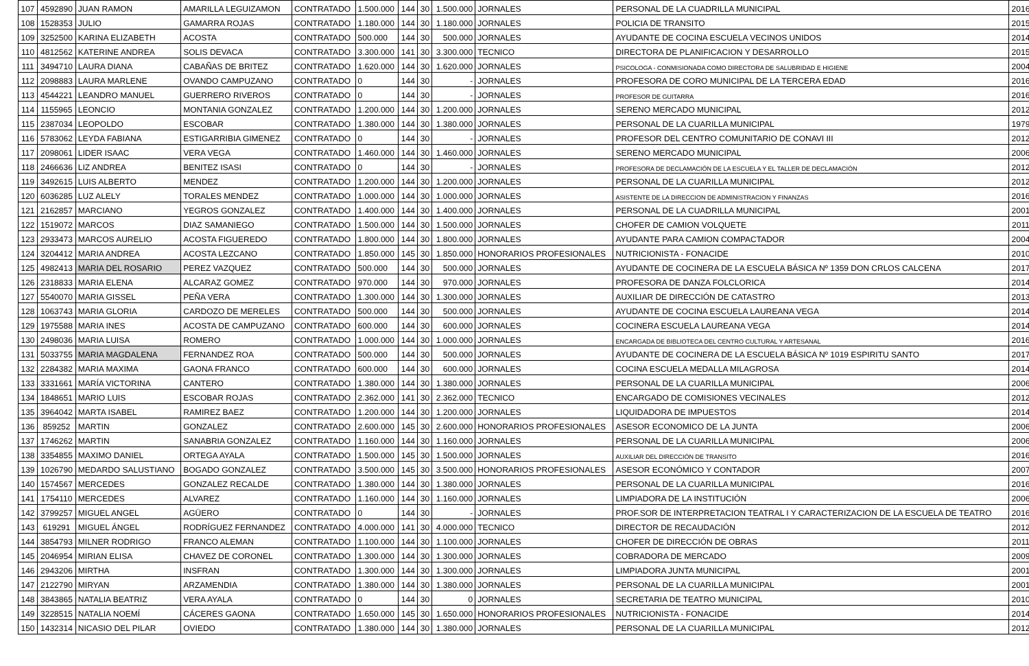| 107 | 4592890 | JUAN RAMON | AMARILLA LEGUIZAMON | CONTRATADO | 1.500.000 | 144 | 30 | 1.500.000 | JORNALES | PERSONAL DE LA CUADRILLA MUNICIPAL | 2016 |
| 108 | 1528353 | JULIO | GAMARRA ROJAS | CONTRATADO | 1.180.000 | 144 | 30 | 1.180.000 | JORNALES | POLICIA DE TRANSITO | 2015 |
| 109 | 3252500 | KARINA ELIZABETH | ACOSTA | CONTRATADO | 500.000 | 144 | 30 | 500.000 | JORNALES | AYUDANTE DE COCINA ESCUELA VECINOS UNIDOS | 2014 |
| 110 | 4812562 | KATERINE ANDREA | SOLIS DEVACA | CONTRATADO | 3.300.000 | 141 | 30 | 3.300.000 | TECNICO | DIRECTORA DE PLANIFICACION Y DESARROLLO | 2015 |
| 111 | 3494710 | LAURA DIANA | CABAÑAS DE BRITEZ | CONTRATADO | 1.620.000 | 144 | 30 | 1.620.000 | JORNALES | PSICOLOGA - CONMISIONADA COMO DIRECTORA DE SALUBRIDAD E HIGIENE | 2004 |
| 112 | 2098883 | LAURA MARLENE | OVANDO CAMPUZANO | CONTRATADO | 0 | 144 | 30 | - | JORNALES | PROFESORA DE CORO MUNICIPAL DE LA TERCERA EDAD | 2016 |
| 113 | 4544221 | LEANDRO MANUEL | GUERRERO RIVEROS | CONTRATADO | 0 | 144 | 30 | - | JORNALES | PROFESOR DE GUITARRA | 2016 |
| 114 | 1155965 | LEONCIO | MONTANIA GONZALEZ | CONTRATADO | 1.200.000 | 144 | 30 | 1.200.000 | JORNALES | SERENO MERCADO MUNICIPAL | 2012 |
| 115 | 2387034 | LEOPOLDO | ESCOBAR | CONTRATADO | 1.380.000 | 144 | 30 | 1.380.000 | JORNALES | PERSONAL DE LA CUARILLA MUNICIPAL | 1979 |
| 116 | 5783062 | LEYDA FABIANA | ESTIGARRIBIA GIMENEZ | CONTRATADO | 0 | 144 | 30 | - | JORNALES | PROFESOR DEL CENTRO COMUNITARIO DE CONAVI III | 2012 |
| 117 | 2098061 | LIDER ISAAC | VERA VEGA | CONTRATADO | 1.460.000 | 144 | 30 | 1.460.000 | JORNALES | SERENO MERCADO MUNICIPAL | 2006 |
| 118 | 2466636 | LIZ ANDREA | BENITEZ ISASI | CONTRATADO | 0 | 144 | 30 | - | JORNALES | PROFESORA DE DECLAMACIÓN DE LA ESCUELA Y EL TALLER DE DECLAMACIÓN | 2012 |
| 119 | 3492615 | LUIS ALBERTO | MENDEZ | CONTRATADO | 1.200.000 | 144 | 30 | 1.200.000 | JORNALES | PERSONAL DE LA CUARILLA MUNICIPAL | 2012 |
| 120 | 6036285 | LUZ ALELY | TORALES MENDEZ | CONTRATADO | 1.000.000 | 144 | 30 | 1.000.000 | JORNALES | ASISTENTE DE LA DIRECCION DE ADMINISTRACION Y FINANZAS | 2016 |
| 121 | 2162857 | MARCIANO | YEGROS GONZALEZ | CONTRATADO | 1.400.000 | 144 | 30 | 1.400.000 | JORNALES | PERSONAL DE LA CUADRILLA MUNICIPAL | 2001 |
| 122 | 1519072 | MARCOS | DIAZ SAMANIEGO | CONTRATADO | 1.500.000 | 144 | 30 | 1.500.000 | JORNALES | CHOFER DE CAMION VOLQUETE | 2011 |
| 123 | 2933473 | MARCOS AURELIO | ACOSTA FIGUEREDO | CONTRATADO | 1.800.000 | 144 | 30 | 1.800.000 | JORNALES | AYUDANTE PARA CAMION COMPACTADOR | 2004 |
| 124 | 3204412 | MARIA ANDREA | ACOSTA LEZCANO | CONTRATADO | 1.850.000 | 145 | 30 | 1.850.000 | HONORARIOS PROFESIONALES | NUTRICIONISTA - FONACIDE | 2010 |
| 125 | 4982413 | MARIA DEL ROSARIO | PEREZ VAZQUEZ | CONTRATADO | 500.000 | 144 | 30 | 500.000 | JORNALES | AYUDANTE DE COCINERA DE LA ESCUELA BÁSICA Nº 1359 DON CRLOS CALCENA | 2017 |
| 126 | 2318833 | MARIA ELENA | ALCARAZ GOMEZ | CONTRATADO | 970.000 | 144 | 30 | 970.000 | JORNALES | PROFESORA DE DANZA FOLCLORICA | 2014 |
| 127 | 5540070 | MARIA GISSEL | PEÑA VERA | CONTRATADO | 1.300.000 | 144 | 30 | 1.300.000 | JORNALES | AUXILIAR DE DIRECCIÓN DE CATASTRO | 2013 |
| 128 | 1063743 | MARIA GLORIA | CARDOZO DE MERELES | CONTRATADO | 500.000 | 144 | 30 | 500.000 | JORNALES | AYUDANTE DE COCINA ESCUELA LAUREANA VEGA | 2014 |
| 129 | 1975588 | MARIA INES | ACOSTA DE CAMPUZANO | CONTRATADO | 600.000 | 144 | 30 | 600.000 | JORNALES | COCINERA ESCUELA LAUREANA VEGA | 2014 |
| 130 | 2498036 | MARIA LUISA | ROMERO | CONTRATADO | 1.000.000 | 144 | 30 | 1.000.000 | JORNALES | ENCARGADA DE BIBLIOTECA DEL CENTRO CULTURAL Y ARTESANAL | 2016 |
| 131 | 5033755 | MARIA MAGDALENA | FERNANDEZ ROA | CONTRATADO | 500.000 | 144 | 30 | 500.000 | JORNALES | AYUDANTE DE COCINERA DE LA ESCUELA BÁSICA Nº 1019 ESPIRITU SANTO | 2017 |
| 132 | 2284382 | MARIA MAXIMA | GAONA FRANCO | CONTRATADO | 600.000 | 144 | 30 | 600.000 | JORNALES | COCINA ESCUELA MEDALLA MILAGROSA | 2014 |
| 133 | 3331661 | MARÍA VICTORINA | CANTERO | CONTRATADO | 1.380.000 | 144 | 30 | 1.380.000 | JORNALES | PERSONAL DE LA CUARILLA MUNICIPAL | 2006 |
| 134 | 1848651 | MARIO LUIS | ESCOBAR ROJAS | CONTRATADO | 2.362.000 | 141 | 30 | 2.362.000 | TECNICO | ENCARGADO DE COMISIONES VECINALES | 2012 |
| 135 | 3964042 | MARTA ISABEL | RAMIREZ BAEZ | CONTRATADO | 1.200.000 | 144 | 30 | 1.200.000 | JORNALES | LIQUIDADORA DE IMPUESTOS | 2014 |
| 136 | 859252 | MARTIN | GONZALEZ | CONTRATADO | 2.600.000 | 145 | 30 | 2.600.000 | HONORARIOS PROFESIONALES | ASESOR ECONOMICO DE LA JUNTA | 2006 |
| 137 | 1746262 | MARTIN | SANABRIA GONZALEZ | CONTRATADO | 1.160.000 | 144 | 30 | 1.160.000 | JORNALES | PERSONAL DE LA CUARILLA MUNICIPAL | 2006 |
| 138 | 3354855 | MAXIMO DANIEL | ORTEGA AYALA | CONTRATADO | 1.500.000 | 145 | 30 | 1.500.000 | JORNALES | AUXILIAR DEL DIRECCIÓN DE TRANSITO | 2016 |
| 139 | 1026790 | MEDARDO SALUSTIANO | BOGADO GONZALEZ | CONTRATADO | 3.500.000 | 145 | 30 | 3.500.000 | HONORARIOS PROFESIONALES | ASESOR ECONÓMICO Y CONTADOR | 2007 |
| 140 | 1574567 | MERCEDES | GONZALEZ RECALDE | CONTRATADO | 1.380.000 | 144 | 30 | 1.380.000 | JORNALES | PERSONAL DE LA CUARILLA MUNICIPAL | 2016 |
| 141 | 1754110 | MERCEDES | ALVAREZ | CONTRATADO | 1.160.000 | 144 | 30 | 1.160.000 | JORNALES | LIMPIADORA DE LA INSTITUCIÓN | 2006 |
| 142 | 3799257 | MIGUEL ANGEL | AGÜERO | CONTRATADO | 0 | 144 | 30 | - | JORNALES | PROF.SOR DE INTERPRETACION TEATRAL I Y CARACTERIZACION DE LA ESCUELA DE TEATRO | 2016 |
| 143 | 619291 | MIGUEL ÁNGEL | RODRÍGUEZ FERNANDEZ | CONTRATADO | 4.000.000 | 141 | 30 | 4.000.000 | TECNICO | DIRECTOR DE RECAUDACIÓN | 2012 |
| 144 | 3854793 | MILNER RODRIGO | FRANCO ALEMAN | CONTRATADO | 1.100.000 | 144 | 30 | 1.100.000 | JORNALES | CHOFER DE DIRECCIÓN DE OBRAS | 2011 |
| 145 | 2046954 | MIRIAN ELISA | CHAVEZ DE CORONEL | CONTRATADO | 1.300.000 | 144 | 30 | 1.300.000 | JORNALES | COBRADORA DE MERCADO | 2009 |
| 146 | 2943206 | MIRTHA | INSFRAN | CONTRATADO | 1.300.000 | 144 | 30 | 1.300.000 | JORNALES | LIMPIADORA JUNTA MUNICIPAL | 2001 |
| 147 | 2122790 | MIRYAN | ARZAMENDIA | CONTRATADO | 1.380.000 | 144 | 30 | 1.380.000 | JORNALES | PERSONAL DE LA CUARILLA MUNICIPAL | 2001 |
| 148 | 3843865 | NATALIA BEATRIZ | VERA AYALA | CONTRATADO | 0 | 144 | 30 | 0 | JORNALES | SECRETARIA DE TEATRO MUNICIPAL | 2010 |
| 149 | 3228515 | NATALIA NOEMÍ | CÁCERES GAONA | CONTRATADO | 1.650.000 | 145 | 30 | 1.650.000 | HONORARIOS PROFESIONALES | NUTRICIONISTA - FONACIDE | 2014 |
| 150 | 1432314 | NICASIO DEL PILAR | OVIEDO | CONTRATADO | 1.380.000 | 144 | 30 | 1.380.000 | JORNALES | PERSONAL DE LA CUARILLA MUNICIPAL | 2012 |